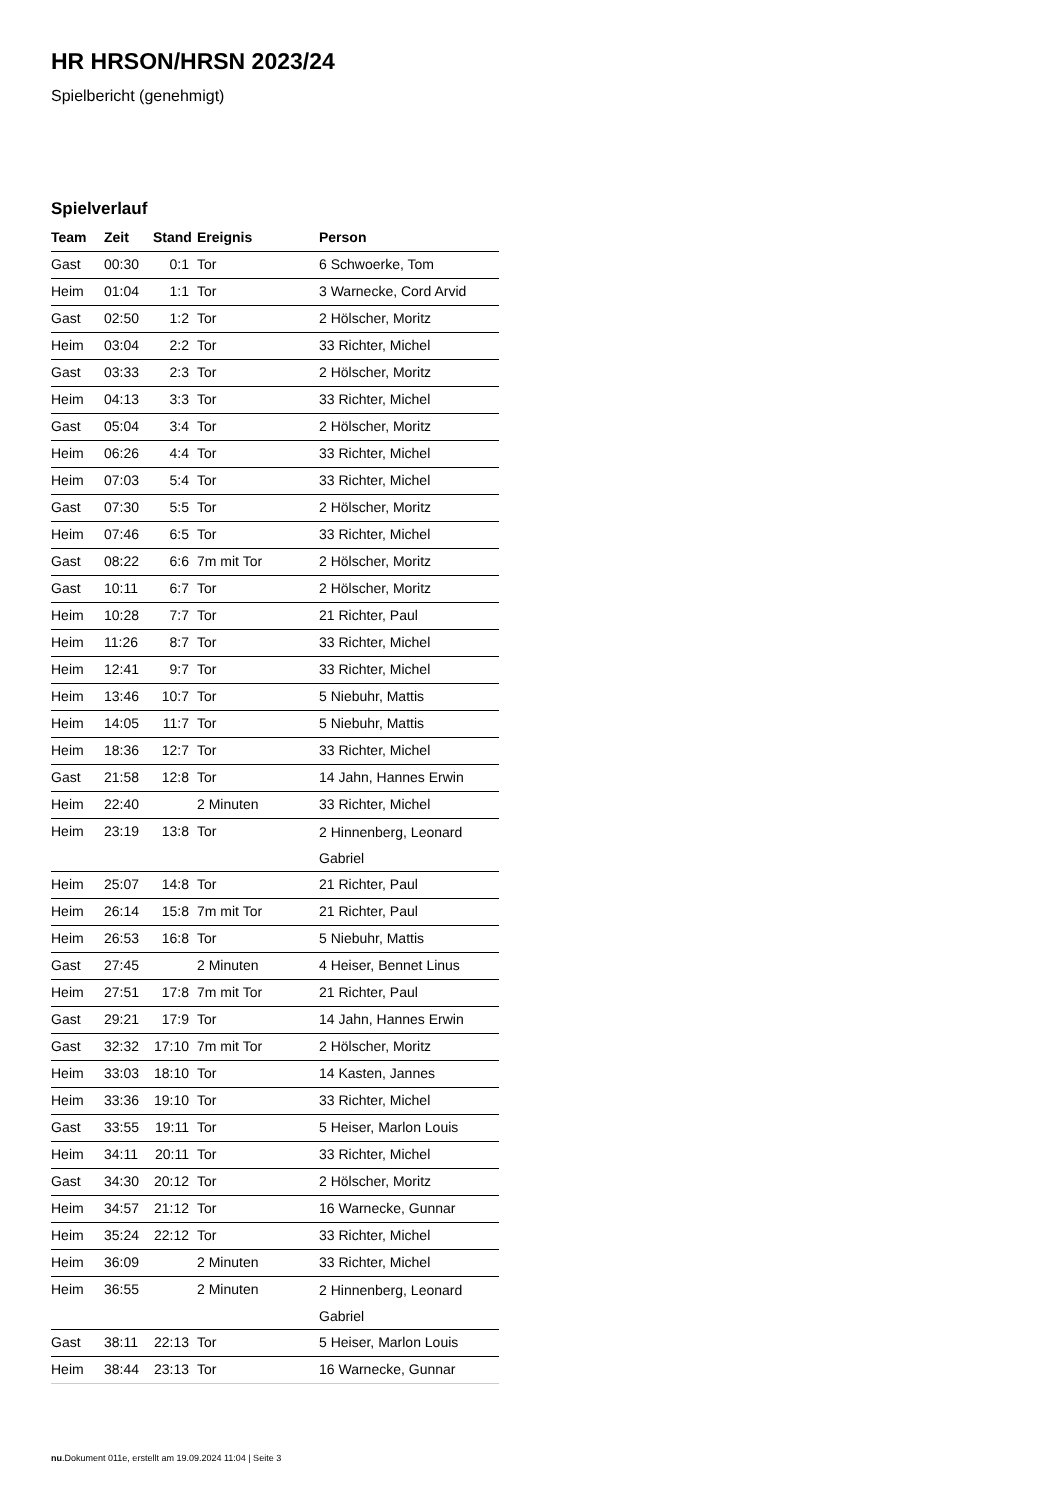HR HRSON/HRSN 2023/24
Spielbericht (genehmigt)
Spielverlauf
| Team | Zeit | Stand | Ereignis | Person |
| --- | --- | --- | --- | --- |
| Gast | 00:30 | 0:1 | Tor | 6 Schwoerke, Tom |
| Heim | 01:04 | 1:1 | Tor | 3 Warnecke, Cord Arvid |
| Gast | 02:50 | 1:2 | Tor | 2 Hölscher, Moritz |
| Heim | 03:04 | 2:2 | Tor | 33 Richter, Michel |
| Gast | 03:33 | 2:3 | Tor | 2 Hölscher, Moritz |
| Heim | 04:13 | 3:3 | Tor | 33 Richter, Michel |
| Gast | 05:04 | 3:4 | Tor | 2 Hölscher, Moritz |
| Heim | 06:26 | 4:4 | Tor | 33 Richter, Michel |
| Heim | 07:03 | 5:4 | Tor | 33 Richter, Michel |
| Gast | 07:30 | 5:5 | Tor | 2 Hölscher, Moritz |
| Heim | 07:46 | 6:5 | Tor | 33 Richter, Michel |
| Gast | 08:22 | 6:6 | 7m mit Tor | 2 Hölscher, Moritz |
| Gast | 10:11 | 6:7 | Tor | 2 Hölscher, Moritz |
| Heim | 10:28 | 7:7 | Tor | 21 Richter, Paul |
| Heim | 11:26 | 8:7 | Tor | 33 Richter, Michel |
| Heim | 12:41 | 9:7 | Tor | 33 Richter, Michel |
| Heim | 13:46 | 10:7 | Tor | 5 Niebuhr, Mattis |
| Heim | 14:05 | 11:7 | Tor | 5 Niebuhr, Mattis |
| Heim | 18:36 | 12:7 | Tor | 33 Richter, Michel |
| Gast | 21:58 | 12:8 | Tor | 14 Jahn, Hannes Erwin |
| Heim | 22:40 | | 2 Minuten | 33 Richter, Michel |
| Heim | 23:19 | 13:8 | Tor | 2 Hinnenberg, Leonard Gabriel |
| Heim | 25:07 | 14:8 | Tor | 21 Richter, Paul |
| Heim | 26:14 | 15:8 | 7m mit Tor | 21 Richter, Paul |
| Heim | 26:53 | 16:8 | Tor | 5 Niebuhr, Mattis |
| Gast | 27:45 | | 2 Minuten | 4 Heiser, Bennet Linus |
| Heim | 27:51 | 17:8 | 7m mit Tor | 21 Richter, Paul |
| Gast | 29:21 | 17:9 | Tor | 14 Jahn, Hannes Erwin |
| Gast | 32:32 | 17:10 | 7m mit Tor | 2 Hölscher, Moritz |
| Heim | 33:03 | 18:10 | Tor | 14 Kasten, Jannes |
| Heim | 33:36 | 19:10 | Tor | 33 Richter, Michel |
| Gast | 33:55 | 19:11 | Tor | 5 Heiser, Marlon Louis |
| Heim | 34:11 | 20:11 | Tor | 33 Richter, Michel |
| Gast | 34:30 | 20:12 | Tor | 2 Hölscher, Moritz |
| Heim | 34:57 | 21:12 | Tor | 16 Warnecke, Gunnar |
| Heim | 35:24 | 22:12 | Tor | 33 Richter, Michel |
| Heim | 36:09 | | 2 Minuten | 33 Richter, Michel |
| Heim | 36:55 | | 2 Minuten | 2 Hinnenberg, Leonard Gabriel |
| Gast | 38:11 | 22:13 | Tor | 5 Heiser, Marlon Louis |
| Heim | 38:44 | 23:13 | Tor | 16 Warnecke, Gunnar |
nu.Dokument 011e, erstellt am 19.09.2024 11:04 | Seite 3